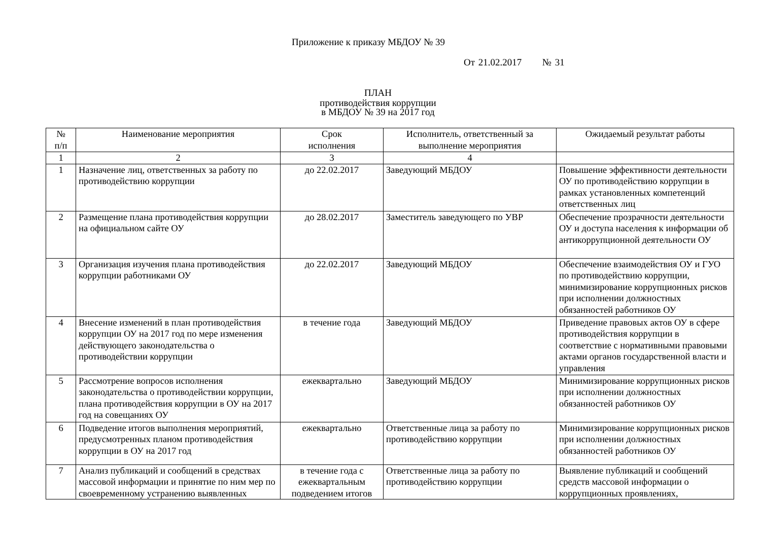Приложение к приказу МБДОУ № 39
От 21.02.2017 № 31
ПЛАН
противодействия коррупции
в МБДОУ № 39 на 2017 год
| № п/п | Наименование мероприятия | Срок исполнения | Исполнитель, ответственный за выполнение мероприятия | Ожидаемый результат работы |
| --- | --- | --- | --- | --- |
| 1 | 2 | 3 | 4 | |
| 1 | Назначение лиц, ответственных за работу по противодействию коррупции | до 22.02.2017 | Заведующий МБДОУ | Повышение эффективности деятельности ОУ по противодействию коррупции в рамках установленных компетенций ответственных лиц |
| 2 | Размещение плана противодействия коррупции на официальном сайте ОУ | до 28.02.2017 | Заместитель заведующего по УВР | Обеспечение прозрачности деятельности ОУ и доступа населения к информации об антикоррупционной деятельности ОУ |
| 3 | Организация изучения плана противодействия коррупции работниками ОУ | до 22.02.2017 | Заведующий МБДОУ | Обеспечение взаимодействия ОУ и ГУО по противодействию коррупции, минимизирование коррупционных рисков при исполнении должностных обязанностей работников ОУ |
| 4 | Внесение изменений в план противодействия коррупции ОУ на 2017 год по мере изменения действующего законодательства о противодействии коррупции | в течение года | Заведующий МБДОУ | Приведение правовых актов ОУ в сфере противодействия коррупции в соответствие с нормативными правовыми актами органов государственной власти и управления |
| 5 | Рассмотрение вопросов исполнения законодательства о противодействии коррупции, плана противодействия коррупции в ОУ на 2017 год на совещаниях ОУ | ежеквартально | Заведующий МБДОУ | Минимизирование коррупционных рисков при исполнении должностных обязанностей работников ОУ |
| 6 | Подведение итогов выполнения мероприятий, предусмотренных планом противодействия коррупции в ОУ на 2017 год | ежеквартально | Ответственные лица за работу по противодействию коррупции | Минимизирование коррупционных рисков при исполнении должностных обязанностей работников ОУ |
| 7 | Анализ публикаций и сообщений в средствах массовой информации и принятие по ним мер по своевременному устранению выявленных | в течение года с ежеквартальным подведением итогов | Ответственные лица за работу по противодействию коррупции | Выявление публикаций и сообщений средств массовой информации о коррупционных проявлениях, |